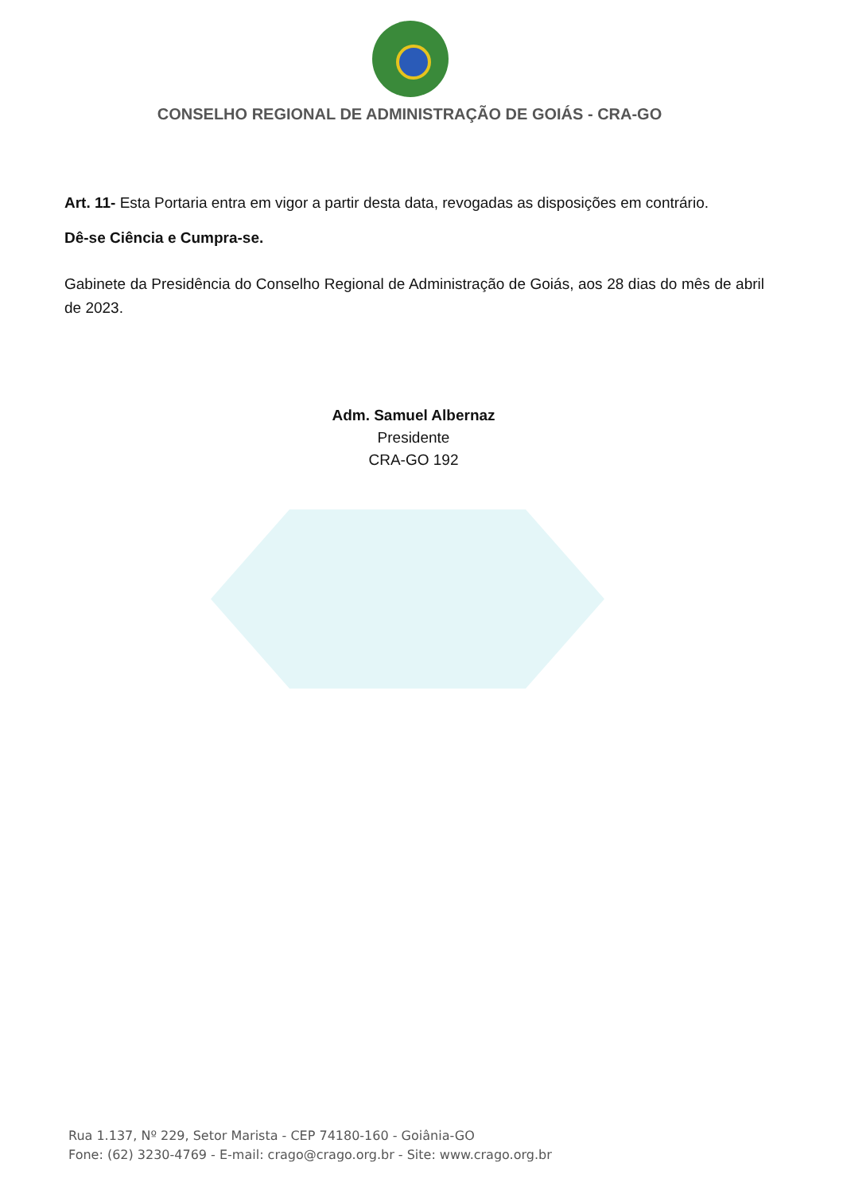CONSELHO REGIONAL DE ADMINISTRAÇÃO DE GOIÁS - CRA-GO
Art. 11- Esta Portaria entra em vigor a partir desta data, revogadas as disposições em contrário.
Dê-se Ciência e Cumpra-se.
Gabinete da Presidência do Conselho Regional de Administração de Goiás, aos 28 dias do mês de abril de 2023.
Adm. Samuel Albernaz
Presidente
CRA-GO 192
Rua 1.137, Nº 229, Setor Marista - CEP 74180-160 - Goiânia-GO
Fone: (62) 3230-4769 - E-mail: crago@crago.org.br - Site: www.crago.org.br